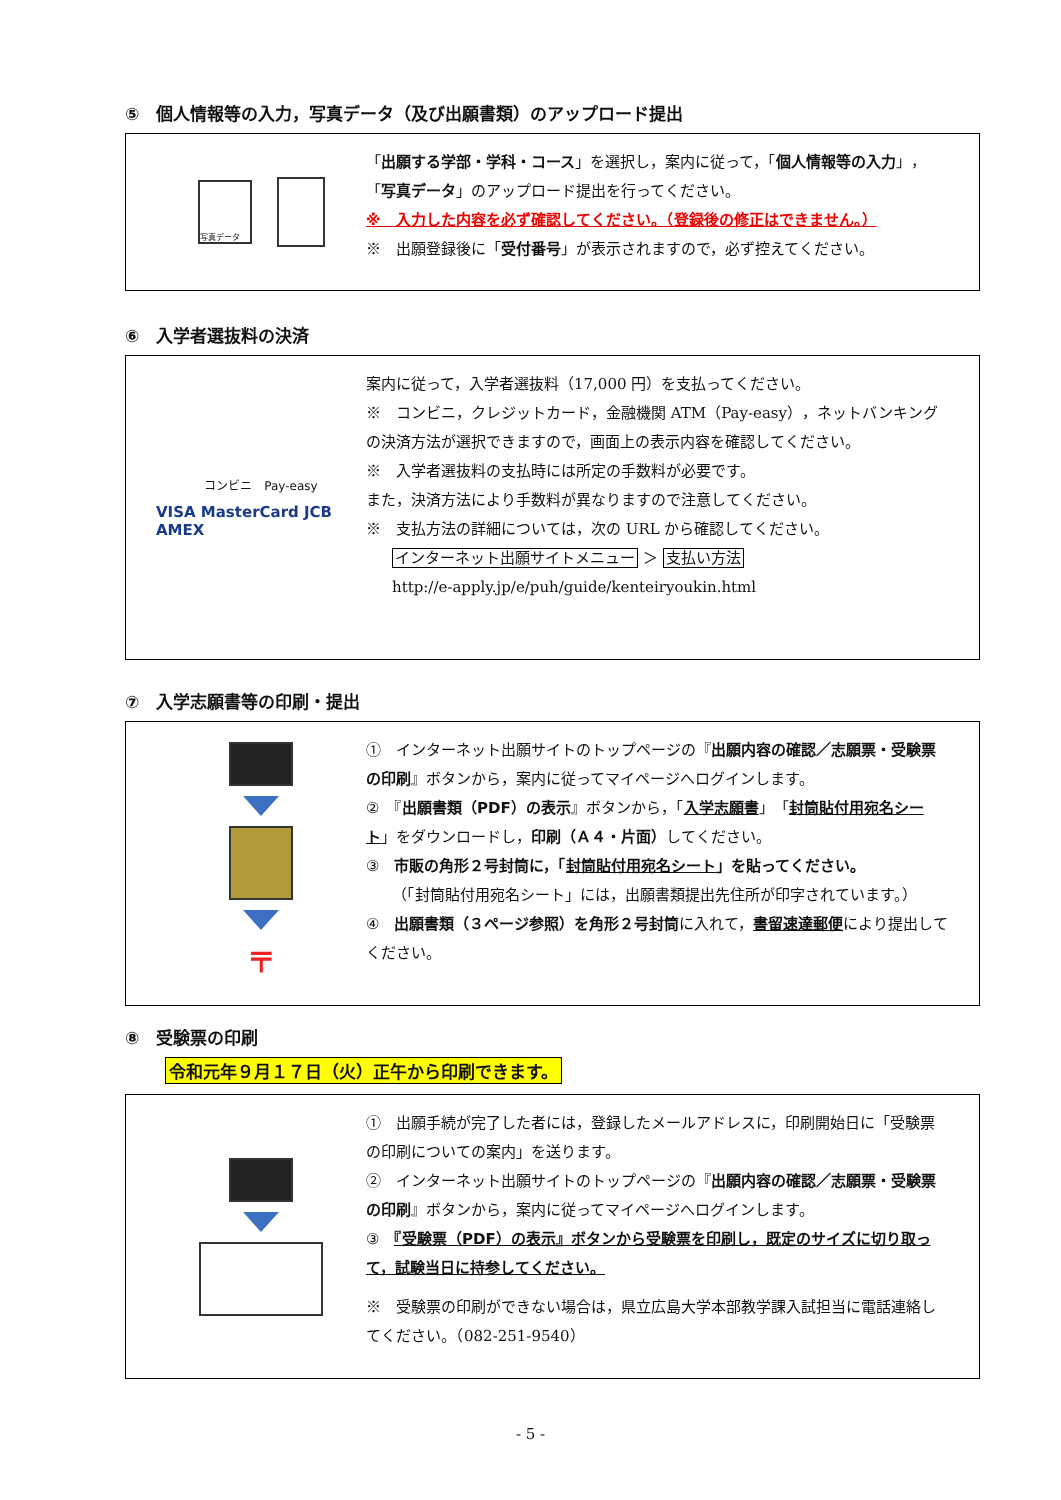⑤　個人情報等の入力，写真データ（及び出願書類）のアップロード提出
写真データ
「出願する学部・学科・コース」を選択し，案内に従って，「個人情報等の入力」，「写真データ」のアップロード提出を行ってください。
※　入力した内容を必ず確認してください。（登録後の修正はできません。）
※　出願登録後に「受付番号」が表示されますので，必ず控えてください。
⑥　入学者選抜料の決済
コンビニ　Pay-easy
VISA MasterCard JCB AMEX
案内に従って，入学者選抜料（17,000 円）を支払ってください。
※　コンビニ，クレジットカード，金融機関 ATM（Pay-easy），ネットバンキングの決済方法が選択できますので，画面上の表示内容を確認してください。
※　入学者選抜料の支払時には所定の手数料が必要です。
また，決済方法により手数料が異なりますので注意してください。
※　支払方法の詳細については，次の URL から確認してください。
インターネット出願サイトメニュー ＞ 支払い方法
http://e-apply.jp/e/puh/guide/kenteiryoukin.html
⑦　入学志願書等の印刷・提出
〒
①　インターネット出願サイトのトップページの『出願内容の確認／志願票・受験票の印刷』ボタンから，案内に従ってマイページへログインします。
②　『出願書類（PDF）の表示』ボタンから，「入学志願書」「封筒貼付用宛名シート」をダウンロードし，印刷（Ａ４・片面）してください。
③　市販の角形２号封筒に，「封筒貼付用宛名シート」を貼ってください。
（「封筒貼付用宛名シート」には，出願書類提出先住所が印字されています。）
④　出願書類（３ページ参照）を角形２号封筒に入れて，書留速達郵便により提出してください。
⑧　受験票の印刷
令和元年９月１７日（火）正午から印刷できます。
①　出願手続が完了した者には，登録したメールアドレスに，印刷開始日に「受験票の印刷についての案内」を送ります。
②　インターネット出願サイトのトップページの『出願内容の確認／志願票・受験票の印刷』ボタンから，案内に従ってマイページへログインします。
③　『受験票（PDF）の表示』ボタンから受験票を印刷し，既定のサイズに切り取って，試験当日に持参してください。
※　受験票の印刷ができない場合は，県立広島大学本部教学課入試担当に電話連絡してください。（082-251-9540）
- 5 -